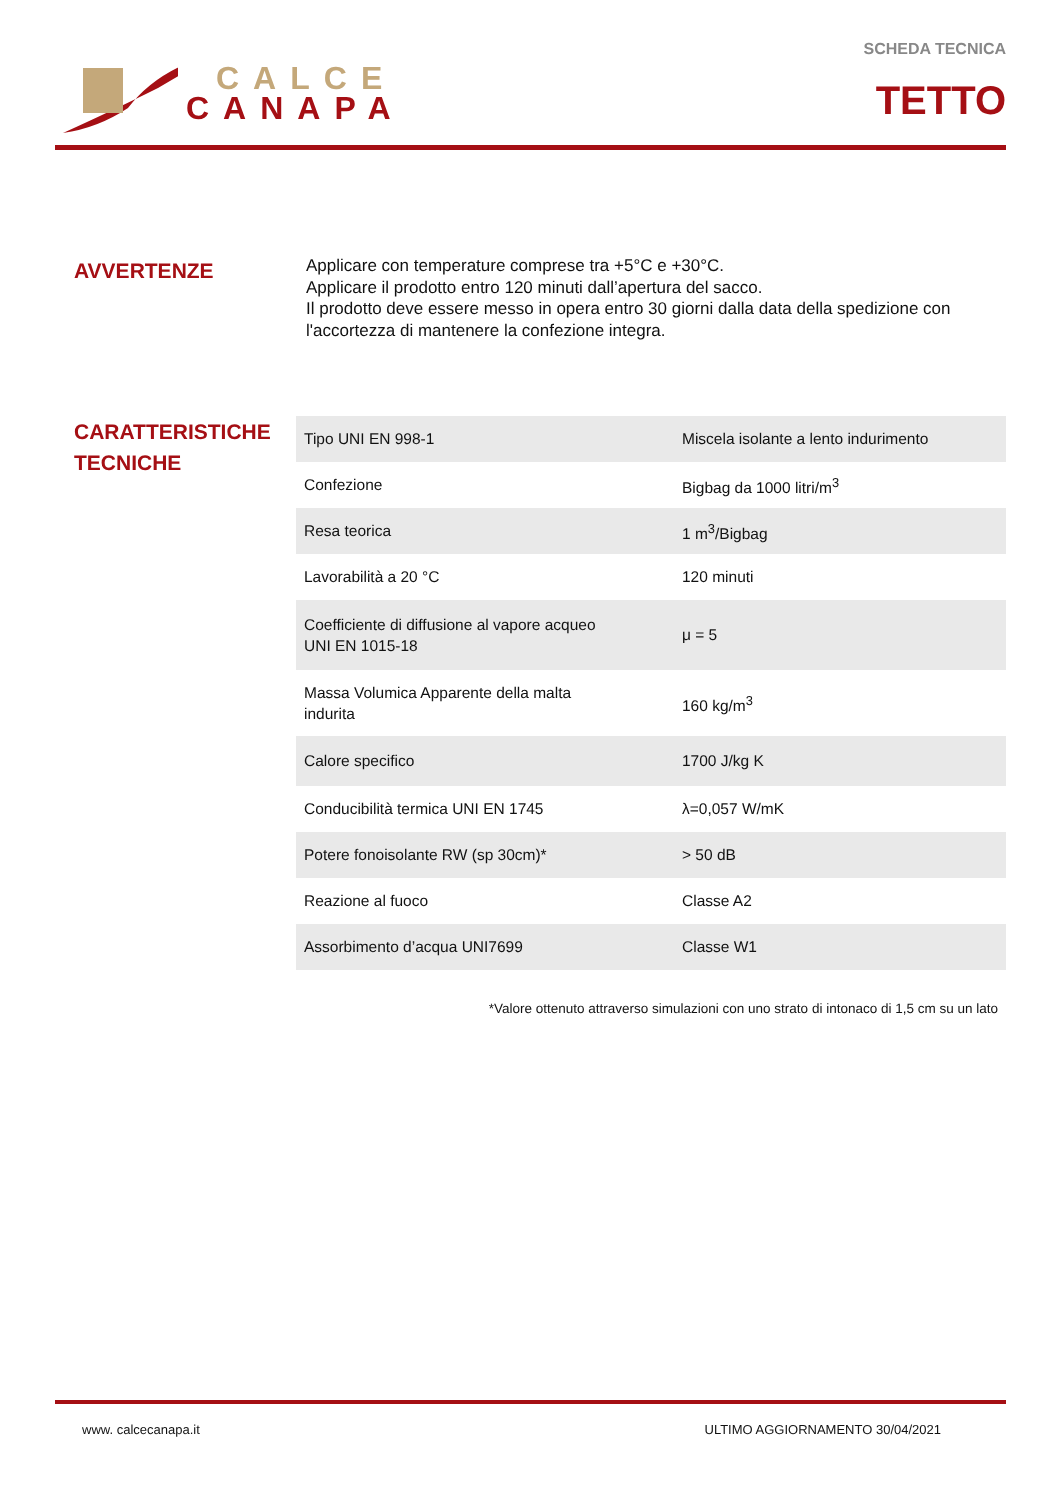CALCE
CANAPA
SCHEDA TECNICA
TETTO
AVVERTENZE
Applicare con temperature comprese tra +5°C e +30°C.
Applicare il prodotto entro 120 minuti dall’apertura del sacco.
Il prodotto deve essere messo in opera entro 30 giorni dalla data della spedizione con l'accortezza di mantenere la confezione integra.
CARATTERISTICHE
TECNICHE
| Tipo UNI EN 998-1 | Miscela isolante a lento indurimento |
| Confezione | Bigbag da 1000 litri/m<sup>3</sup> |
| Resa teorica | 1 m<sup>3</sup>/Bigbag |
| Lavorabilità a 20 °C | 120 minuti |
| Coefficiente di diffusione al vapore acqueo UNI EN 1015-18 | μ = 5 |
| Massa Volumica Apparente della malta indurita | 160 kg/m<sup>3</sup> |
| Calore specifico | 1700 J/kg K |
| Conducibilità termica UNI EN 1745 | λ=0,057 W/mK |
| Potere fonoisolante RW (sp 30cm)* | > 50 dB |
| Reazione al fuoco | Classe A2 |
| Assorbimento d’acqua UNI7699 | Classe W1 |
*Valore ottenuto attraverso simulazioni con uno strato di intonaco di 1,5 cm su un lato
www. calcecanapa.it ULTIMO AGGIORNAMENTO 30/04/2021